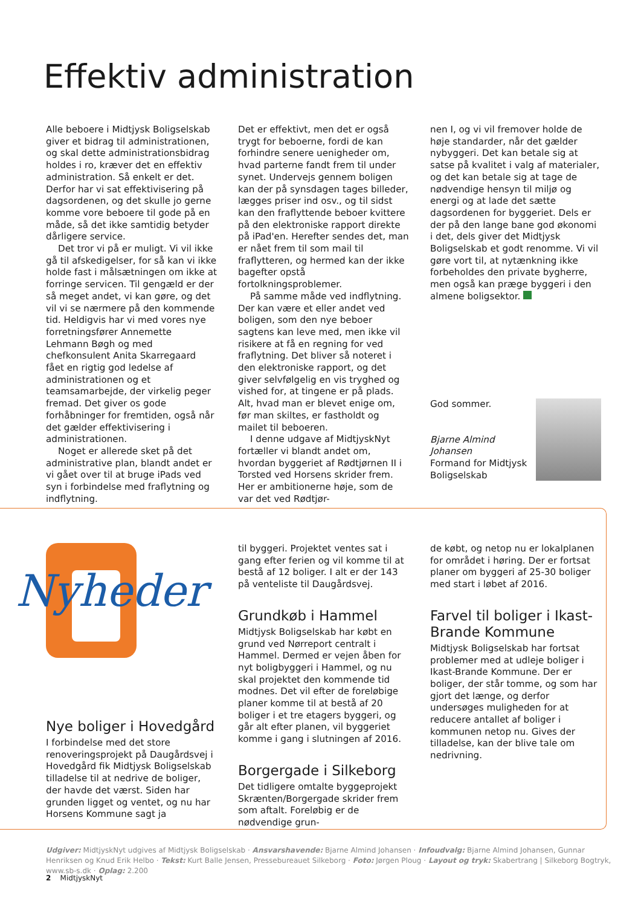Effektiv administration
Alle beboere i Midtjysk Boligselskab giver et bidrag til administrationen, og skal dette administrationsbidrag holdes i ro, kræver det en effektiv administration. Så enkelt er det. Derfor har vi sat effektivisering på dagsordenen, og det skulle jo gerne komme vore beboere til gode på en måde, så det ikke samtidig betyder dårligere service.
Det tror vi på er muligt. Vi vil ikke gå til afskedigelser, for så kan vi ikke holde fast i målsætningen om ikke at forringe servicen. Til gengæld er der så meget andet, vi kan gøre, og det vil vi se nærmere på den kommende tid. Heldigvis har vi med vores nye forretningsfører Annemette Lehmann Bøgh og med chefkonsulent Anita Skarregaard fået en rigtig god ledelse af administrationen og et teamsamarbejde, der virkelig peger fremad. Det giver os gode forhåbninger for fremtiden, også når det gælder effektivisering i administrationen.
Noget er allerede sket på det administrative plan, blandt andet er vi gået over til at bruge iPads ved syn i forbindelse med fraflytning og indflytning.
Det er effektivt, men det er også trygt for beboerne, fordi de kan forhindre senere uenigheder om, hvad parterne fandt frem til under synet. Undervejs gennem boligen kan der på synsdagen tages billeder, lægges priser ind osv., og til sidst kan den fraflyttende beboer kvittere på den elektroniske rapport direkte på iPad'en. Herefter sendes det, man er nået frem til som mail til fraflytteren, og hermed kan der ikke bagefter opstå fortolkningsproblemer.
På samme måde ved indflytning. Der kan være et eller andet ved boligen, som den nye beboer sagtens kan leve med, men ikke vil risikere at få en regning for ved fraflytning. Det bliver så noteret i den elektroniske rapport, og det giver selvfølgelig en vis tryghed og vished for, at tingene er på plads. Alt, hvad man er blevet enige om, før man skiltes, er fastholdt og mailet til beboeren.
I denne udgave af MidtjyskNyt fortæller vi blandt andet om, hvordan byggeriet af Rødtjørnen II i Torsted ved Horsens skrider frem. Her er ambitionerne høje, som de var det ved Rødtjør-
nen I, og vi vil fremover holde de høje standarder, når det gælder nybyggeri. Det kan betale sig at satse på kvalitet i valg af materialer, og det kan betale sig at tage de nødvendige hensyn til miljø og energi og at lade det sætte dagsordenen for byggeriet. Dels er der på den lange bane god økonomi i det, dels giver det Midtjysk Boligselskab et godt renomme. Vi vil gøre vort til, at nytænkning ikke forbeholdes den private bygherre, men også kan præge byggeri i den almene boligsektor.
God sommer.
Bjarne Almind Johansen
Formand for Midtjysk Boligselskab
Nyheder
Nye boliger i Hovedgård
I forbindelse med det store renoveringsprojekt på Daugårdsvej i Hovedgård fik Midtjysk Boligselskab tilladelse til at nedrive de boliger, der havde det værst. Siden har grunden ligget og ventet, og nu har Horsens Kommune sagt ja
til byggeri. Projektet ventes sat i gang efter ferien og vil komme til at bestå af 12 boliger. I alt er der 143 på venteliste til Daugårdsvej.
Grundkøb i Hammel
Midtjysk Boligselskab har købt en grund ved Nørreport centralt i Hammel. Dermed er vejen åben for nyt boligbyggeri i Hammel, og nu skal projektet den kommende tid modnes. Det vil efter de foreløbige planer komme til at bestå af 20 boliger i et tre etagers byggeri, og går alt efter planen, vil byggeriet komme i gang i slutningen af 2016.
Borgergade i Silkeborg
Det tidligere omtalte byggeprojekt Skrænten/Borgergade skrider frem som aftalt. Foreløbig er de nødvendige grun-
de købt, og netop nu er lokalplanen for området i høring. Der er fortsat planer om byggeri af 25-30 boliger med start i løbet af 2016.
Farvel til boliger i Ikast-Brande Kommune
Midtjysk Boligselskab har fortsat problemer med at udleje boliger i Ikast-Brande Kommune. Der er boliger, der står tomme, og som har gjort det længe, og derfor undersøges muligheden for at reducere antallet af boliger i kommunen netop nu. Gives der tilladelse, kan der blive tale om nedrivning.
Udgiver: MidtjyskNyt udgives af Midtjysk Boligselskab · Ansvarshavende: Bjarne Almind Johansen · Infoudvalg: Bjarne Almind Johansen, Gunnar Henriksen og Knud Erik Helbo · Tekst: Kurt Balle Jensen, Pressebureauet Silkeborg · Foto: Jørgen Ploug · Layout og tryk: Skabertrang | Silkeborg Bogtryk, www.sb-s.dk · Oplag: 2.200
2 MidtjyskNyt